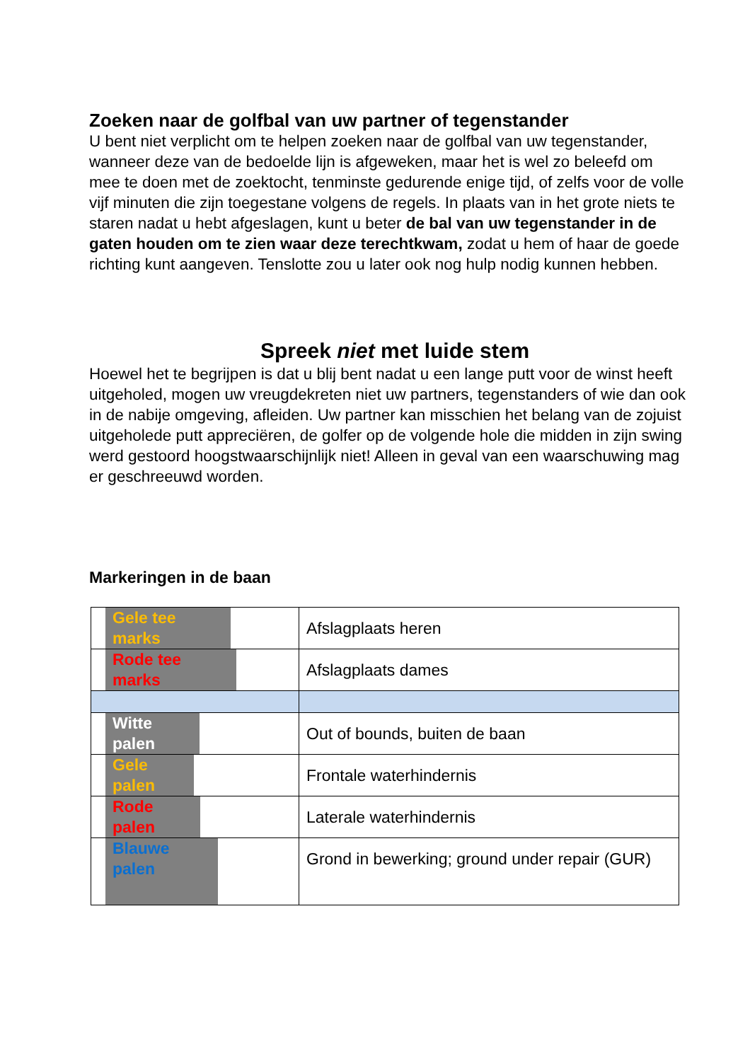Zoeken naar de golfbal van uw partner of tegenstander
U bent niet verplicht om te helpen zoeken naar de golfbal van uw tegenstander, wanneer deze van de bedoelde lijn is afgeweken, maar het is wel zo beleefd om mee te doen met de zoektocht, tenminste gedurende enige tijd, of zelfs voor de volle vijf minuten die zijn toegestane volgens de regels. In plaats van in het grote niets te staren nadat u hebt afgeslagen, kunt u beter de bal van uw tegenstander in de gaten houden om te zien waar deze terechtkwam, zodat u hem of haar de goede richting kunt aangeven. Tenslotte zou u later ook nog hulp nodig kunnen hebben.
Spreek niet met luide stem
Hoewel het te begrijpen is dat u blij bent nadat u een lange putt voor de winst heeft uitgeholed, mogen uw vreugdekreten niet uw partners, tegenstanders of wie dan ook in de nabije omgeving, afleiden. Uw partner kan misschien het belang van de zojuist uitgeholede putt appreciëren, de golfer op de volgende hole die midden in zijn swing werd gestoord hoogstwaarschijnlijk niet! Alleen in geval van een waarschuwing mag er geschreeuwd worden.
Markeringen in de baan
| Gele tee marks | Afslagplaats heren |
| Rode tee marks | Afslagplaats dames |
| Witte palen | Out of bounds, buiten de baan |
| Gele palen | Frontale waterhindernis |
| Rode palen | Laterale waterhindernis |
| Blauwe palen | Grond in bewerking; ground under repair (GUR) |